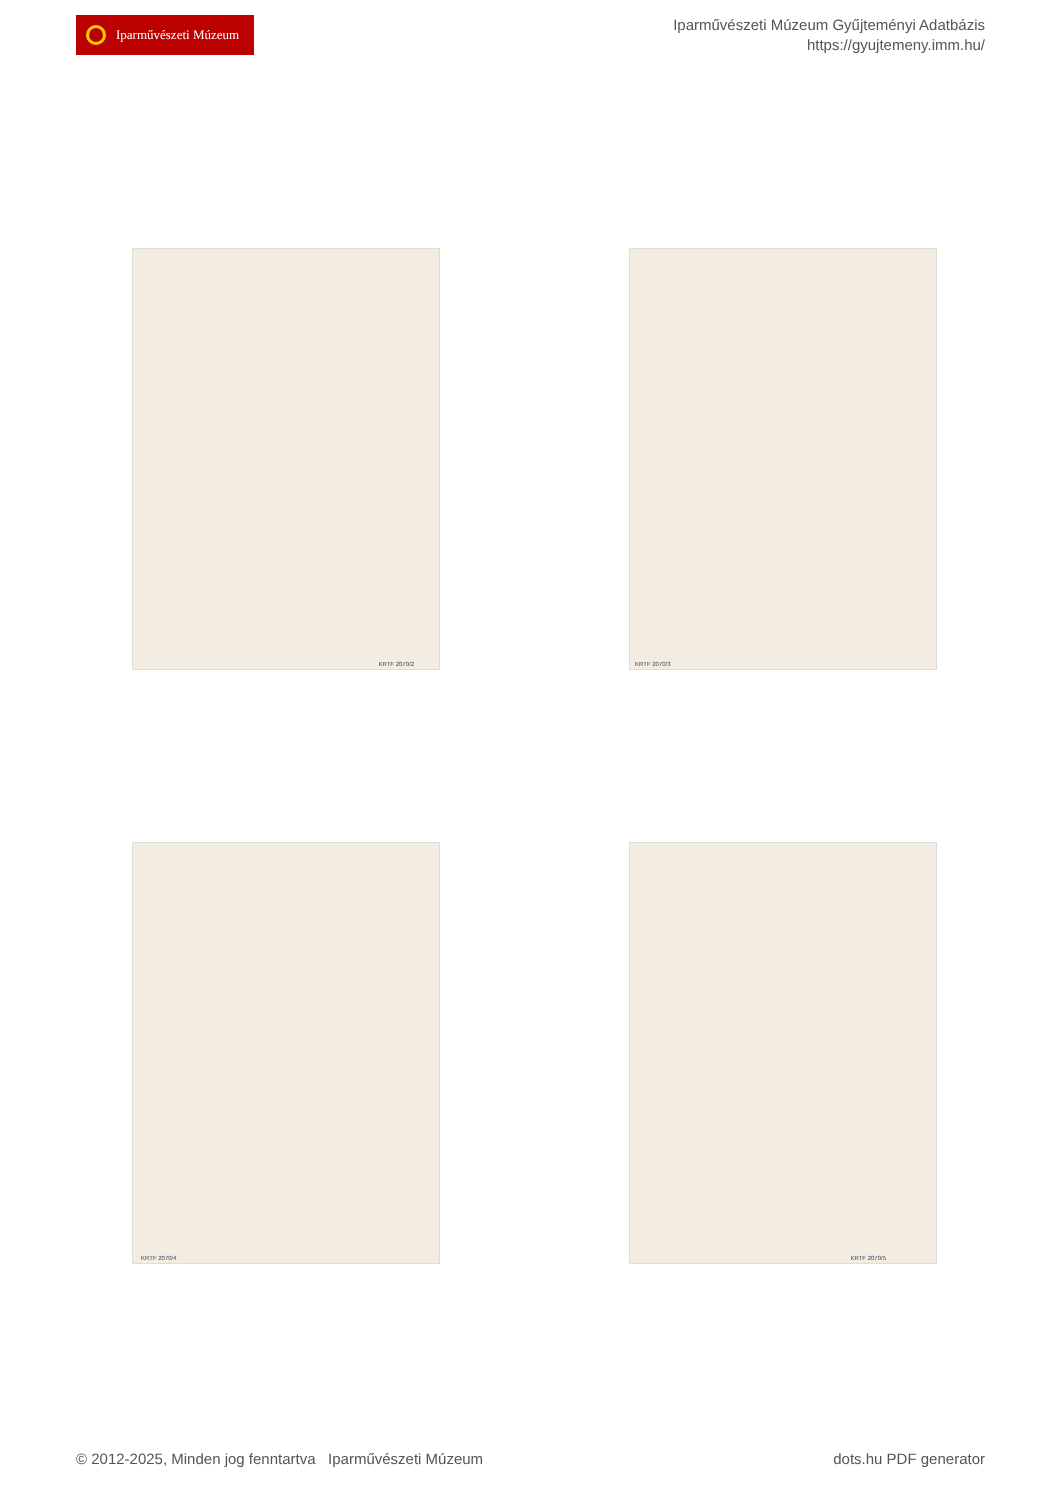Iparművészeti Múzeum
Iparművészeti Múzeum Gyűjteményi Adatbázis
https://gyujtemeny.imm.hu/
KRTF 2070/2
KRTF 2070/3
KRTF 2070/4
KRTF 2070/5
© 2012-2025, Minden jog fenntartva Iparművészeti Múzeum
dots.hu PDF generator